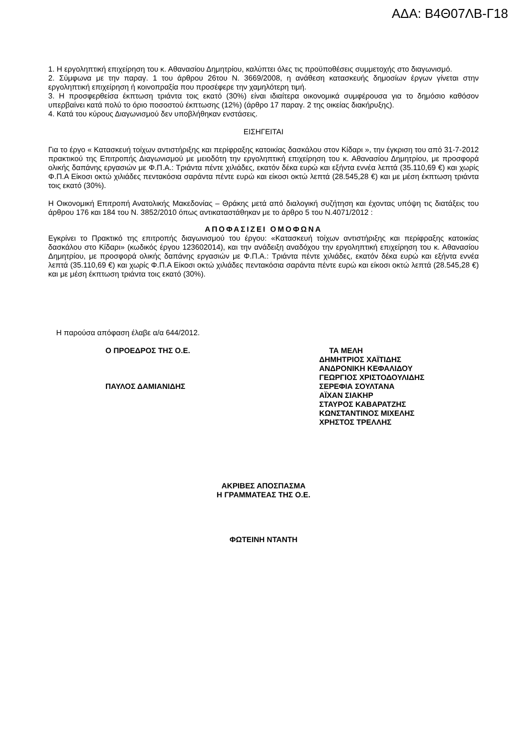ΑΔΑ: Β4Θ07ΛΒ-Γ18
1. Η εργοληπτική επιχείρηση του κ. Αθανασίου Δημητρίου, καλύπτει όλες τις προϋποθέσεις συμμετοχής στο διαγωνισμό.
2. Σύμφωνα με την παραγ. 1 του άρθρου 26του Ν. 3669/2008, η ανάθεση κατασκευής δημοσίων έργων γίνεται στην εργοληπτική επιχείρηση ή κοινοπραξία που προσέφερε την χαμηλότερη τιμή.
3. Η προσφερθείσα έκπτωση τριάντα τοις εκατό (30%) είναι ιδιαίτερα οικονομικά συμφέρουσα για το δημόσιο καθόσον υπερβαίνει κατά πολύ το όριο ποσοστού έκπτωσης (12%) (άρθρο 17 παραγ. 2 της οικείας διακήρυξης).
4. Κατά του κύρους Διαγωνισμού δεν υποβλήθηκαν ενστάσεις.
ΕΙΣΗΓΕΙΤΑΙ
Για το έργο « Κατασκευή τοίχων αντιστήριξης και περίφραξης κατοικίας δασκάλου στον Κίδαρι », την έγκριση του από 31-7-2012 πρακτικού της Επιτροπής Διαγωνισμού με μειοδότη την εργοληπτική επιχείρηση του κ. Αθανασίου Δημητρίου, με προσφορά ολικής δαπάνης εργασιών με Φ.Π.Α.: Τριάντα πέντε χιλιάδες, εκατόν δέκα ευρώ και εξήντα εννέα λεπτά (35.110,69 €) και χωρίς Φ.Π.Α Είκοσι οκτώ χιλιάδες πεντακόσια σαράντα πέντε ευρώ και είκοσι οκτώ λεπτά (28.545,28 €) και με μέση έκπτωση τριάντα τοις εκατό (30%).
Η Οικονομική Επιτροπή Ανατολικής Μακεδονίας – Θράκης μετά από διαλογική συζήτηση και έχοντας υπόψη τις διατάξεις του άρθρου 176 και 184 του Ν. 3852/2010 όπως αντικαταστάθηκαν με το άρθρο 5 του Ν.4071/2012 :
ΑΠΟΦΑΣΙΖΕΙ ΟΜΟΦΩΝΑ
Εγκρίνει το Πρακτικό της επιτροπής διαγωνισμού του έργου: «Κατασκευή τοίχων αντιστήριξης και περίφραξης κατοικίας δασκάλου στο Κίδαρι» (κωδικός έργου 123602014), και την ανάδειξη αναδόχου την εργοληπτική επιχείρηση του κ. Αθανασίου Δημητρίου, με προσφορά ολικής δαπάνης εργασιών με Φ.Π.Α.: Τριάντα πέντε χιλιάδες, εκατόν δέκα ευρώ και εξήντα εννέα λεπτά (35.110,69 €) και χωρίς Φ.Π.Α Είκοσι οκτώ χιλιάδες πεντακόσια σαράντα πέντε ευρώ και είκοσι οκτώ λεπτά (28.545,28 €) και με μέση έκπτωση τριάντα τοις εκατό (30%).
Η παρούσα απόφαση έλαβε α/α 644/2012.
Ο ΠΡΟΕΔΡΟΣ ΤΗΣ Ο.Ε.
ΠΑΥΛΟΣ ΔΑΜΙΑΝΙΔΗΣ
ΤΑ ΜΕΛΗ
ΔΗΜΗΤΡΙΟΣ ΧΑΪΤΙΔΗΣ
ΑΝΔΡΟΝΙΚΗ ΚΕΦΑΛΙΔΟΥ
ΓΕΩΡΓΙΟΣ ΧΡΙΣΤΟΔΟΥΛΙΔΗΣ
ΣΕΡΕΦΙΑ ΣΟΥΛΤΑΝΑ
ΑΪΧΑΝ ΣΙΑΚΗΡ
ΣΤΑΥΡΟΣ ΚΑΒΑΡΑΤΖΗΣ
ΚΩΝΣΤΑΝΤΙΝΟΣ ΜΙΧΕΛΗΣ
ΧΡΗΣΤΟΣ ΤΡΕΛΛΗΣ
ΑΚΡΙΒΕΣ ΑΠΟΣΠΑΣΜΑ
Η ΓΡΑΜΜΑΤΕΑΣ ΤΗΣ Ο.Ε.
ΦΩΤΕΙΝΗ ΝΤΑΝΤΗ